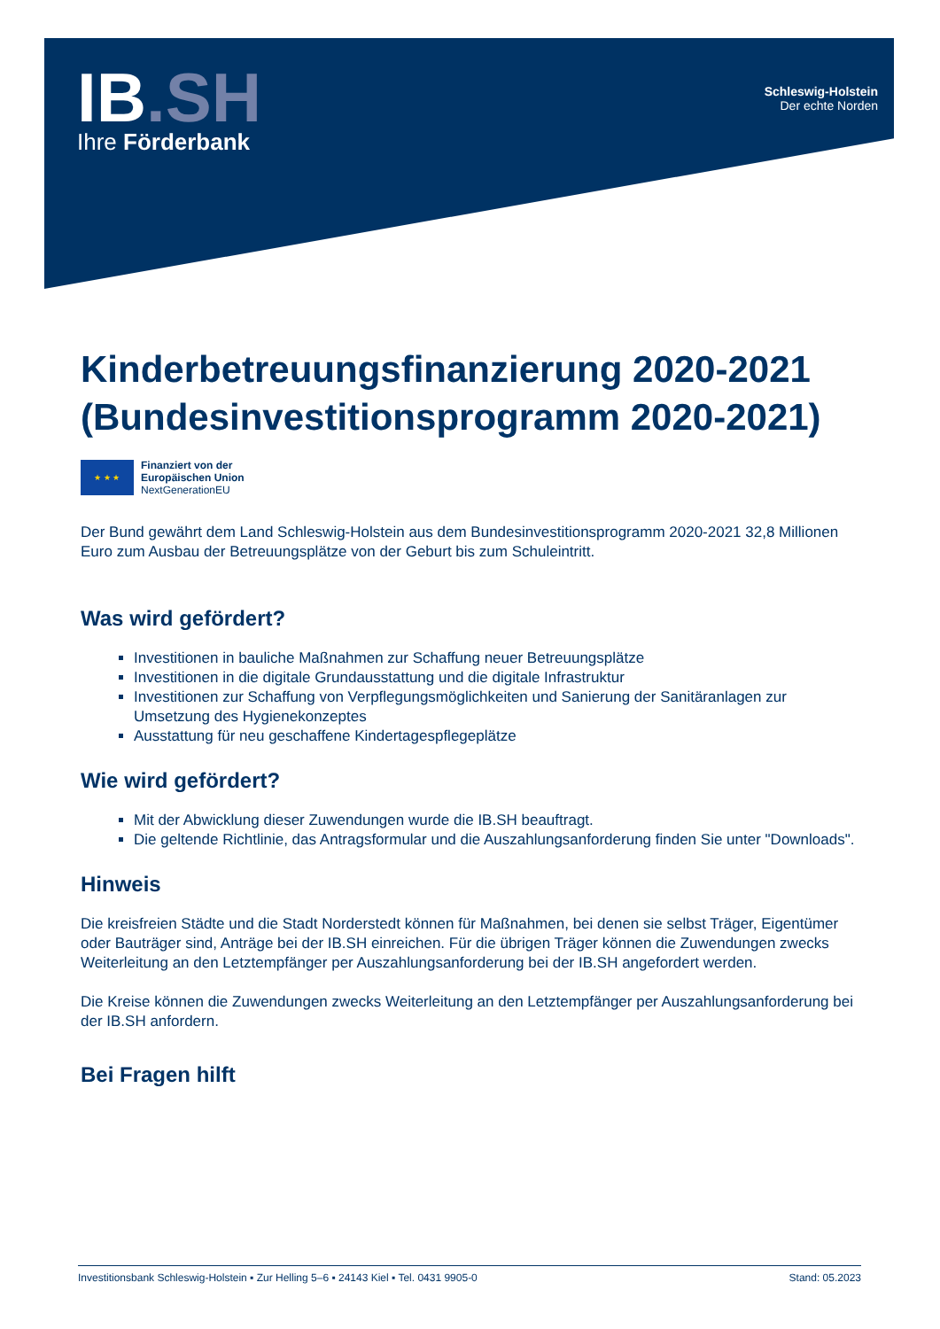IB.SH
Ihre Förderbank
Schleswig-Holstein
Der echte Norden
Kinderbetreuungsfinanzierung 2020-2021 (Bundesinvestitionsprogramm 2020-2021)
★ ★ ★
Finanziert von der
Europäischen Union
NextGenerationEU
Der Bund gewährt dem Land Schleswig-Holstein aus dem Bundesinvestitionsprogramm 2020-2021 32,8 Millionen Euro zum Ausbau der Betreuungsplätze von der Geburt bis zum Schuleintritt.
Was wird gefördert?
Investitionen in bauliche Maßnahmen zur Schaffung neuer Betreuungsplätze
Investitionen in die digitale Grundausstattung und die digitale Infrastruktur
Investitionen zur Schaffung von Verpflegungsmöglichkeiten und Sanierung der Sanitäranlagen zur Umsetzung des Hygienekonzeptes
Ausstattung für neu geschaffene Kindertagespflegeplätze
Wie wird gefördert?
Mit der Abwicklung dieser Zuwendungen wurde die IB.SH beauftragt.
Die geltende Richtlinie, das Antragsformular und die Auszahlungsanforderung finden Sie unter "Downloads".
Hinweis
Die kreisfreien Städte und die Stadt Norderstedt können für Maßnahmen, bei denen sie selbst Träger, Eigentümer oder Bauträger sind, Anträge bei der IB.SH einreichen. Für die übrigen Träger können die Zuwendungen zwecks Weiterleitung an den Letztempfänger per Auszahlungsanforderung bei der IB.SH angefordert werden.
Die Kreise können die Zuwendungen zwecks Weiterleitung an den Letztempfänger per Auszahlungsanforderung bei der IB.SH anfordern.
Bei Fragen hilft
Investitionsbank Schleswig-Holstein ▪ Zur Helling 5–6 ▪ 24143 Kiel ▪ Tel. 0431 9905-0 Stand: 05.2023